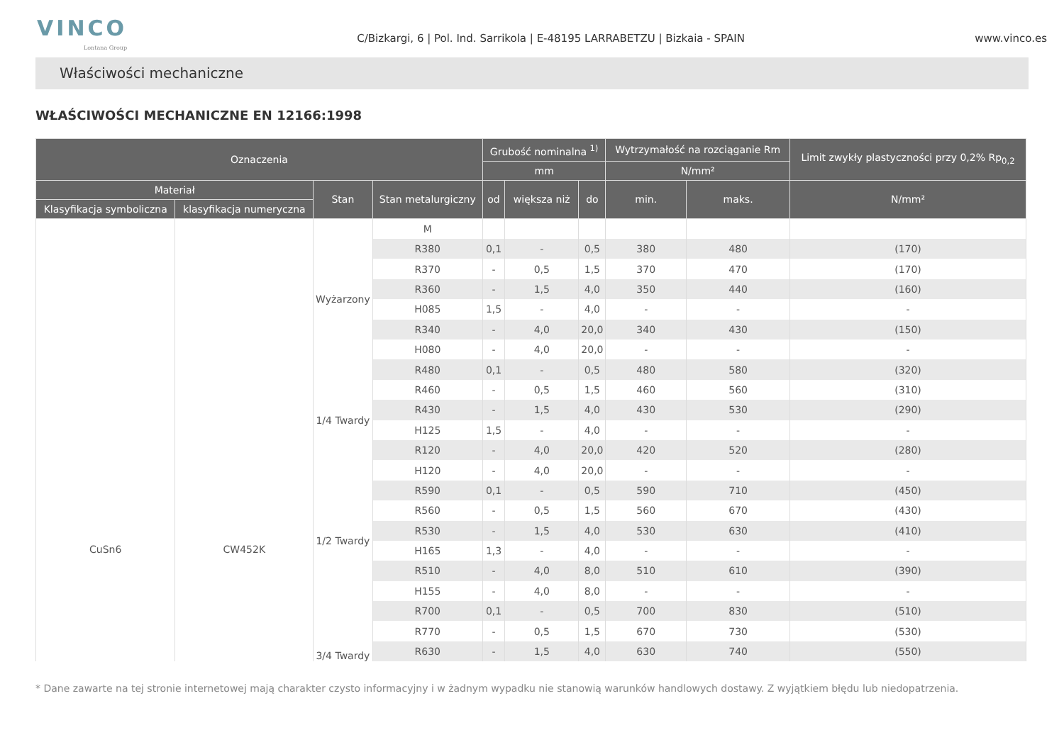VINCO
Lontana Group
C/Bizkargi, 6 | Pol. Ind. Sarrikola | E-48195 LARRABETZU | Bizkaia - SPAIN
www.vinco.es
Właściwości mechaniczne
WŁAŚCIWOŚCI MECHANICZNE EN 12166:1998
| Oznaczenia | | | | Grubość nominalna <sup>1)</sup> | | | Wytrzymałość na rozciąganie Rm | | Limit zwykły plastyczności przy 0,2% Rp<sub>0,2</sub> |
| --- | --- | --- | --- | --- | --- | --- | --- | --- | --- |
| | | | | mm | | | N/mm² | | |
| Materiał | | Stan | Stan metalurgiczny | od | większa niż | do | min. | maks. | N/mm² |
| Klasyfikacja symboliczna | klasyfikacja numeryczna | | | | | | | | |
| CuSn6 | CW452K | | M | | | | | | |
| | | Wyżarzony | R380 | 0,1 | - | 0,5 | 380 | 480 | (170) |
| | | | R370 | - | 0,5 | 1,5 | 370 | 470 | (170) |
| | | | R360 | - | 1,5 | 4,0 | 350 | 440 | (160) |
| | | | H085 | 1,5 | - | 4,0 | - | - | - |
| | | | R340 | - | 4,0 | 20,0 | 340 | 430 | (150) |
| | | | H080 | - | 4,0 | 20,0 | - | - | - |
| | | 1/4 Twardy | R480 | 0,1 | - | 0,5 | 480 | 580 | (320) |
| | | | R460 | - | 0,5 | 1,5 | 460 | 560 | (310) |
| | | | R430 | - | 1,5 | 4,0 | 430 | 530 | (290) |
| | | | H125 | 1,5 | - | 4,0 | - | - | - |
| | | | R120 | - | 4,0 | 20,0 | 420 | 520 | (280) |
| | | | H120 | - | 4,0 | 20,0 | - | - | - |
| | | 1/2 Twardy | R590 | 0,1 | - | 0,5 | 590 | 710 | (450) |
| | | | R560 | - | 0,5 | 1,5 | 560 | 670 | (430) |
| | | | R530 | - | 1,5 | 4,0 | 530 | 630 | (410) |
| | | | H165 | 1,3 | - | 4,0 | - | - | - |
| | | | R510 | - | 4,0 | 8,0 | 510 | 610 | (390) |
| | | | H155 | - | 4,0 | 8,0 | - | - | - |
| | | 3/4 Twardy | R700 | 0,1 | - | 0,5 | 700 | 830 | (510) |
| | | | R770 | - | 0,5 | 1,5 | 670 | 730 | (530) |
| | | | R630 | - | 1,5 | 4,0 | 630 | 740 | (550) |
* Dane zawarte na tej stronie internetowej mają charakter czysto informacyjny i w żadnym wypadku nie stanowią warunków handlowych dostawy. Z wyjątkiem błędu lub niedopatrzenia.